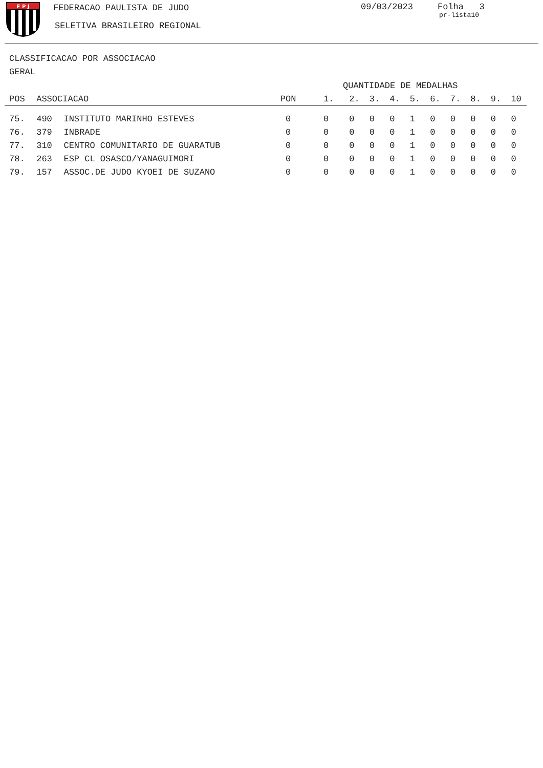F P J
FEDERACAO PAULISTA DE JUDO
SELETIVA BRASILEIRO REGIONAL
09/03/2023 Folha 3
pr-lista10
CLASSIFICACAO POR ASSOCIACAO
GERAL
| | | | | QUANTIDADE DE MEDALHAS | | | | | | | | | |
| --- | --- | --- | --- | --- | --- | --- | --- | --- | --- | --- | --- | --- | --- |
| POS | ASSOCIACAO | | PON | 1. | 2. | 3. | 4. | 5. | 6. | 7. | 8. | 9. | 10 |
| 75. | 490 | INSTITUTO MARINHO ESTEVES | 0 | 0 | 0 | 0 | 0 | 1 | 0 | 0 | 0 | 0 | 0 |
| 76. | 379 | INBRADE | 0 | 0 | 0 | 0 | 0 | 1 | 0 | 0 | 0 | 0 | 0 |
| 77. | 310 | CENTRO COMUNITARIO DE GUARATUB | 0 | 0 | 0 | 0 | 0 | 1 | 0 | 0 | 0 | 0 | 0 |
| 78. | 263 | ESP CL OSASCO/YANAGUIMORI | 0 | 0 | 0 | 0 | 0 | 1 | 0 | 0 | 0 | 0 | 0 |
| 79. | 157 | ASSOC.DE JUDO KYOEI DE SUZANO | 0 | 0 | 0 | 0 | 0 | 1 | 0 | 0 | 0 | 0 | 0 |